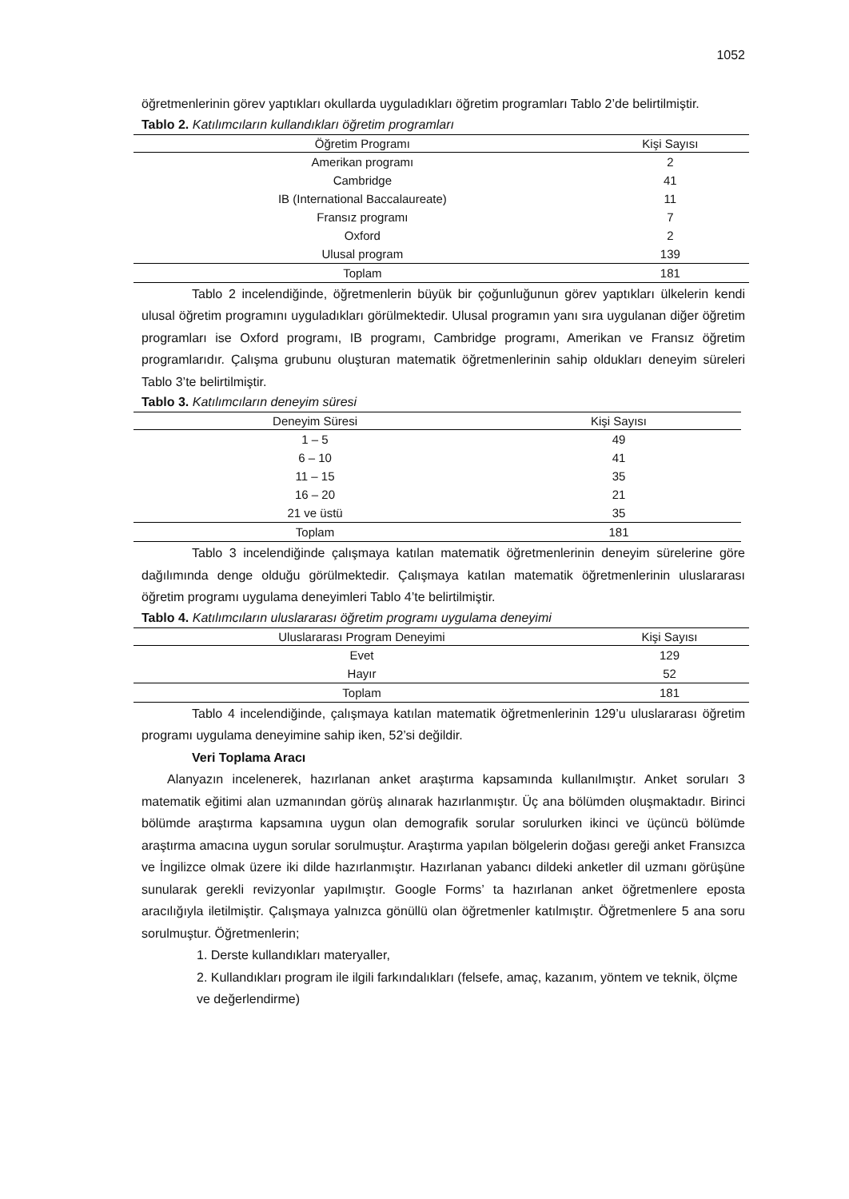1052
öğretmenlerinin görev yaptıkları okullarda uyguladıkları öğretim programları Tablo 2’de belirtilmiştir.
Tablo 2. Katılımcıların kullandıkları öğretim programları
| Öğretim Programı | Kişi Sayısı |
| --- | --- |
| Amerikan programı | 2 |
| Cambridge | 41 |
| IB (International Baccalaureate) | 11 |
| Fransız programı | 7 |
| Oxford | 2 |
| Ulusal program | 139 |
| Toplam | 181 |
Tablo 2 incelendiğinde, öğretmenlerin büyük bir çoğunluğunun görev yaptıkları ülkelerin kendi ulusal öğretim programını uyguladıkları görülmektedir. Ulusal programın yanı sıra uygulanan diğer öğretim programları ise Oxford programı, IB programı, Cambridge programı, Amerikan ve Fransız öğretim programlarıdır. Çalışma grubunu oluşturan matematik öğretmenlerinin sahip oldukları deneyim süreleri Tablo 3’te belirtilmiştir.
Tablo 3. Katılımcıların deneyim süresi
| Deneyim Süresi | Kişi Sayısı |
| --- | --- |
| 1 – 5 | 49 |
| 6 – 10 | 41 |
| 11 – 15 | 35 |
| 16 – 20 | 21 |
| 21 ve üstü | 35 |
| Toplam | 181 |
Tablo 3 incelendiğinde çalışmaya katılan matematik öğretmenlerinin deneyim sürelerine göre dağılımında denge olduğu görülmektedir. Çalışmaya katılan matematik öğretmenlerinin uluslararası öğretim programı uygulama deneyimleri Tablo 4’te belirtilmiştir.
Tablo 4. Katılımcıların uluslararası öğretim programı uygulama deneyimi
| Uluslararası Program Deneyimi | Kişi Sayısı |
| --- | --- |
| Evet | 129 |
| Hayır | 52 |
| Toplam | 181 |
Tablo 4 incelendiğinde, çalışmaya katılan matematik öğretmenlerinin 129’u uluslararası öğretim programı uygulama deneyimine sahip iken, 52’si değildir.
Veri Toplama Aracı
Alanyazın incelenerek, hazırlanan anket araştırma kapsamında kullanılmıştır. Anket soruları 3 matematik eğitimi alan uzmanından görüş alınarak hazırlanmıştır. Üç ana bölümden oluşmaktadır. Birinci bölümde araştırma kapsamına uygun olan demografik sorular sorulurken ikinci ve üçüncü bölümde araştırma amacına uygun sorular sorulmuştur. Araştırma yapılan bölgelerin doğası gereği anket Fransızca ve İngilizce olmak üzere iki dilde hazırlanmıştır. Hazırlanan yabancı dildeki anketler dil uzmanı görüşüne sunularak gerekli revizyonlar yapılmıştır. Google Forms’ ta hazırlanan anket öğretmenlere eposta aracılığıyla iletilmiştir. Çalışmaya yalnızca gönüllü olan öğretmenler katılmıştır. Öğretmenlere 5 ana soru sorulmuştur. Öğretmenlerin;
1. Derste kullandıkları materyaller,
2. Kullandıkları program ile ilgili farkındalıkları (felsefe, amaç, kazanım, yöntem ve teknik, ölçme ve değerlendirme)